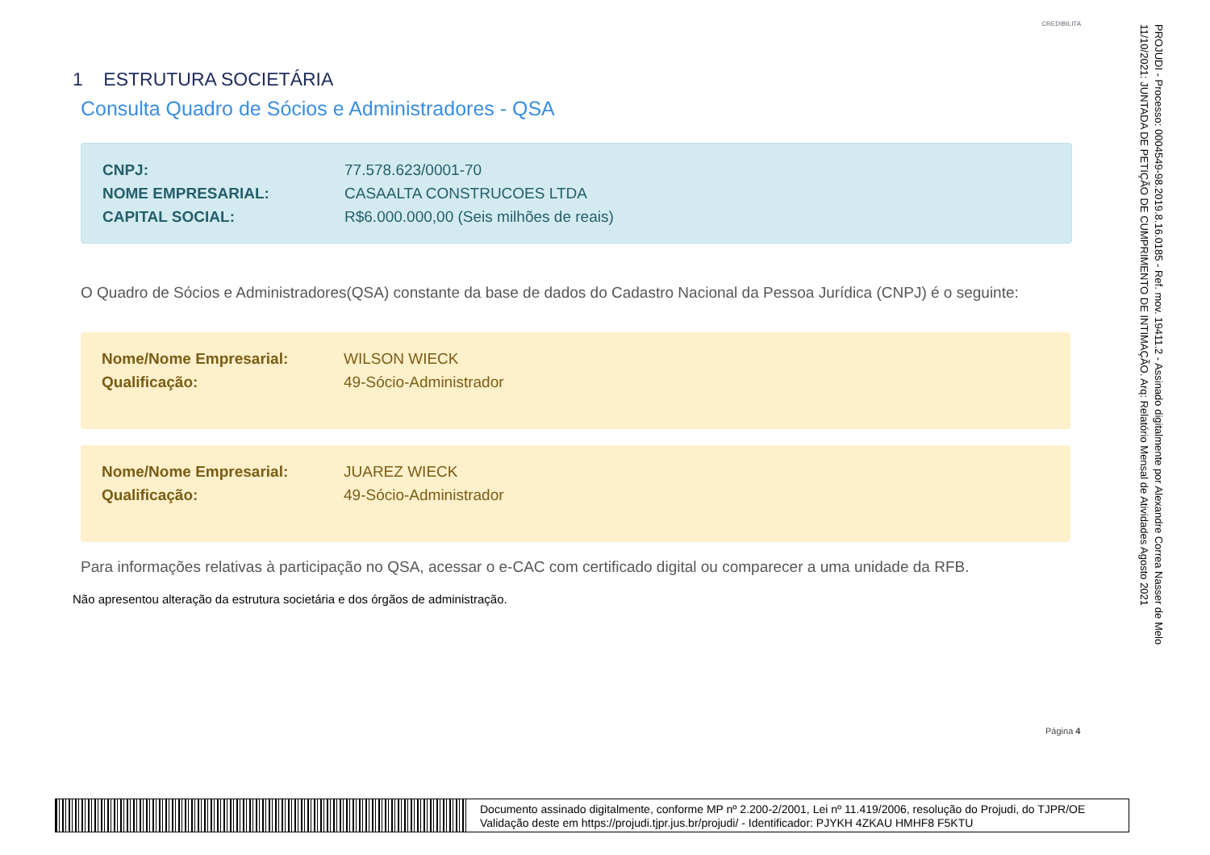CREDIBILITA
1 ESTRUTURA SOCIETÁRIA
Consulta Quadro de Sócios e Administradores - QSA
CNPJ: 77.578.623/0001-70
NOME EMPRESARIAL: CASAALTA CONSTRUCOES LTDA
CAPITAL SOCIAL: R$6.000.000,00 (Seis milhões de reais)
O Quadro de Sócios e Administradores(QSA) constante da base de dados do Cadastro Nacional da Pessoa Jurídica (CNPJ) é o seguinte:
Nome/Nome Empresarial: WILSON WIECK
Qualificação: 49-Sócio-Administrador
Nome/Nome Empresarial: JUAREZ WIECK
Qualificação: 49-Sócio-Administrador
Para informações relativas à participação no QSA, acessar o e-CAC com certificado digital ou comparecer a uma unidade da RFB.
Não apresentou alteração da estrutura societária e dos órgãos de administração.
PROJUDI - Processo: 0004549-98.2019.8.16.0185 - Ref. mov. 19411.2 - Assinado digitalmente por Alexandre Correa Nasser de Melo
11/10/2021: JUNTADA DE PETIÇÃO DE CUMPRIMENTO DE INTIMAÇÃO. Arq: Relatório Mensal de Atividades Agosto 2021
Página 4
Documento assinado digitalmente, conforme MP nº 2.200-2/2001, Lei nº 11.419/2006, resolução do Projudi, do TJPR/OE
Validação deste em https://projudi.tjpr.jus.br/projudi/ - Identificador: PJYKH 4ZKAU HMHF8 F5KTU